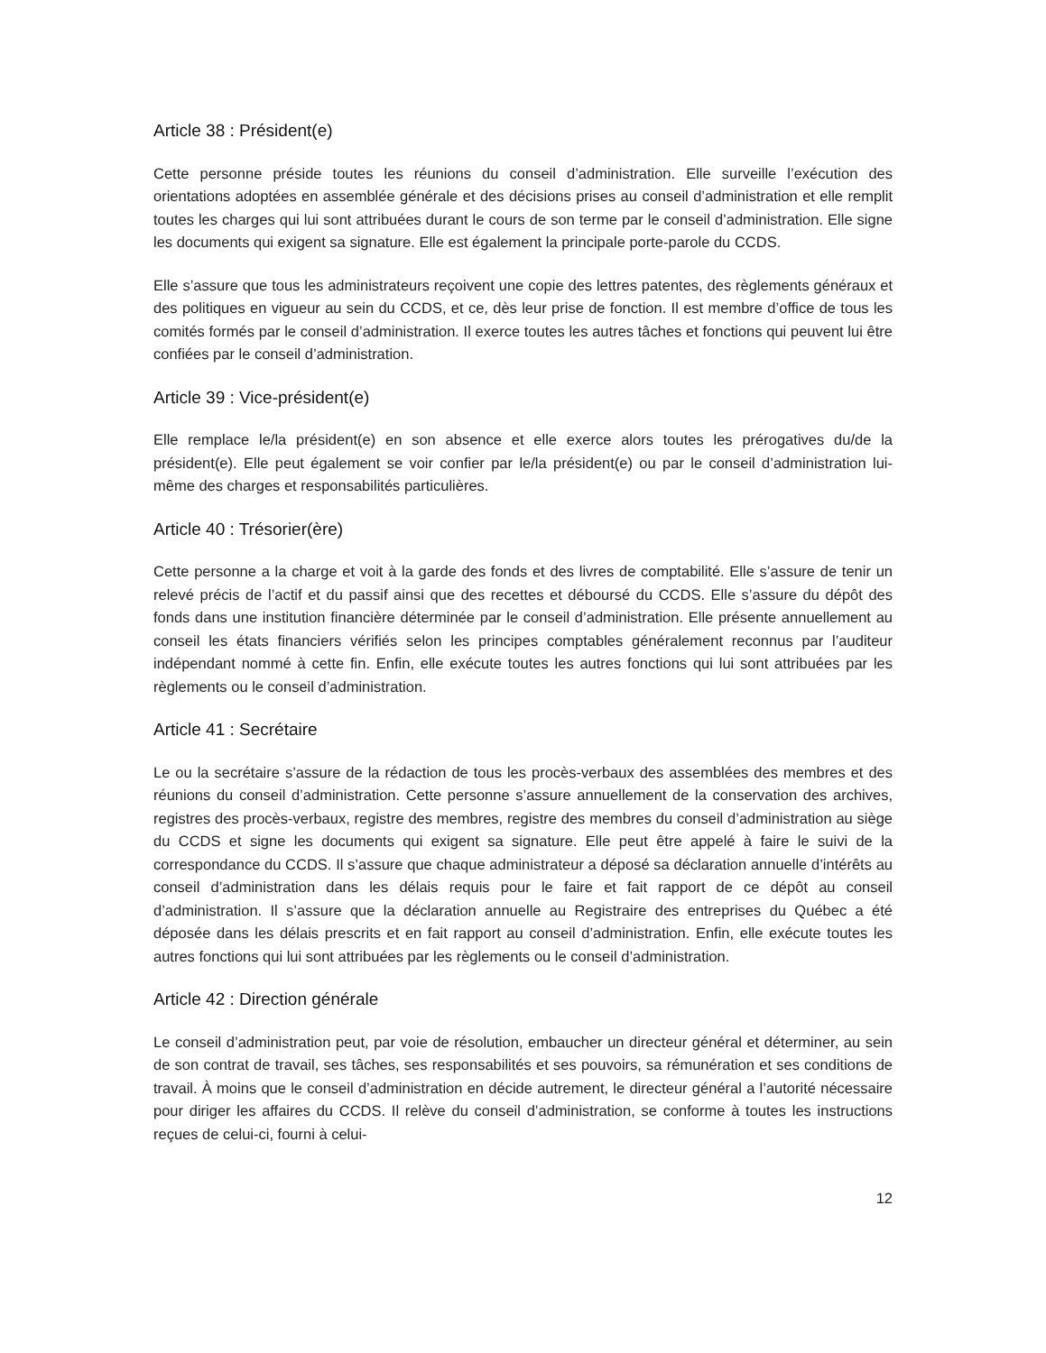Article 38 : Président(e)
Cette personne préside toutes les réunions du conseil d’administration. Elle surveille l’exécution des orientations adoptées en assemblée générale et des décisions prises au conseil d’administration et elle remplit toutes les charges qui lui sont attribuées durant le cours de son terme par le conseil d’administration. Elle signe les documents qui exigent sa signature. Elle est également la principale porte-parole du CCDS.
Elle s’assure que tous les administrateurs reçoivent une copie des lettres patentes, des règlements généraux et des politiques en vigueur au sein du CCDS, et ce, dès leur prise de fonction. Il est membre d’office de tous les comités formés par le conseil d’administration. Il exerce toutes les autres tâches et fonctions qui peuvent lui être confiées par le conseil d’administration.
Article 39 : Vice-président(e)
Elle remplace le/la président(e) en son absence et elle exerce alors toutes les prérogatives du/de la président(e). Elle peut également se voir confier par le/la président(e) ou par le conseil d’administration lui-même des charges et responsabilités particulières.
Article 40 : Trésorier(ère)
Cette personne a la charge et voit à la garde des fonds et des livres de comptabilité. Elle s’assure de tenir un relevé précis de l’actif et du passif ainsi que des recettes et déboursé du CCDS. Elle s’assure du dépôt des fonds dans une institution financière déterminée par le conseil d’administration. Elle présente annuellement au conseil les états financiers vérifiés selon les principes comptables généralement reconnus par l’auditeur indépendant nommé à cette fin. Enfin, elle exécute toutes les autres fonctions qui lui sont attribuées par les règlements ou le conseil d’administration.
Article 41 : Secrétaire
Le ou la secrétaire s’assure de la rédaction de tous les procès-verbaux des assemblées des membres et des réunions du conseil d’administration. Cette personne s’assure annuellement de la conservation des archives, registres des procès-verbaux, registre des membres, registre des membres du conseil d’administration au siège du CCDS et signe les documents qui exigent sa signature. Elle peut être appelé à faire le suivi de la correspondance du CCDS. Il s’assure que chaque administrateur a déposé sa déclaration annuelle d’intérêts au conseil d’administration dans les délais requis pour le faire et fait rapport de ce dépôt au conseil d’administration. Il s’assure que la déclaration annuelle au Registraire des entreprises du Québec a été déposée dans les délais prescrits et en fait rapport au conseil d’administration. Enfin, elle exécute toutes les autres fonctions qui lui sont attribuées par les règlements ou le conseil d’administration.
Article 42 : Direction générale
Le conseil d’administration peut, par voie de résolution, embaucher un directeur général et déterminer, au sein de son contrat de travail, ses tâches, ses responsabilités et ses pouvoirs, sa rémunération et ses conditions de travail. À moins que le conseil d’administration en décide autrement, le directeur général a l’autorité nécessaire pour diriger les affaires du CCDS. Il relève du conseil d’administration, se conforme à toutes les instructions reçues de celui-ci, fourni à celui-
12